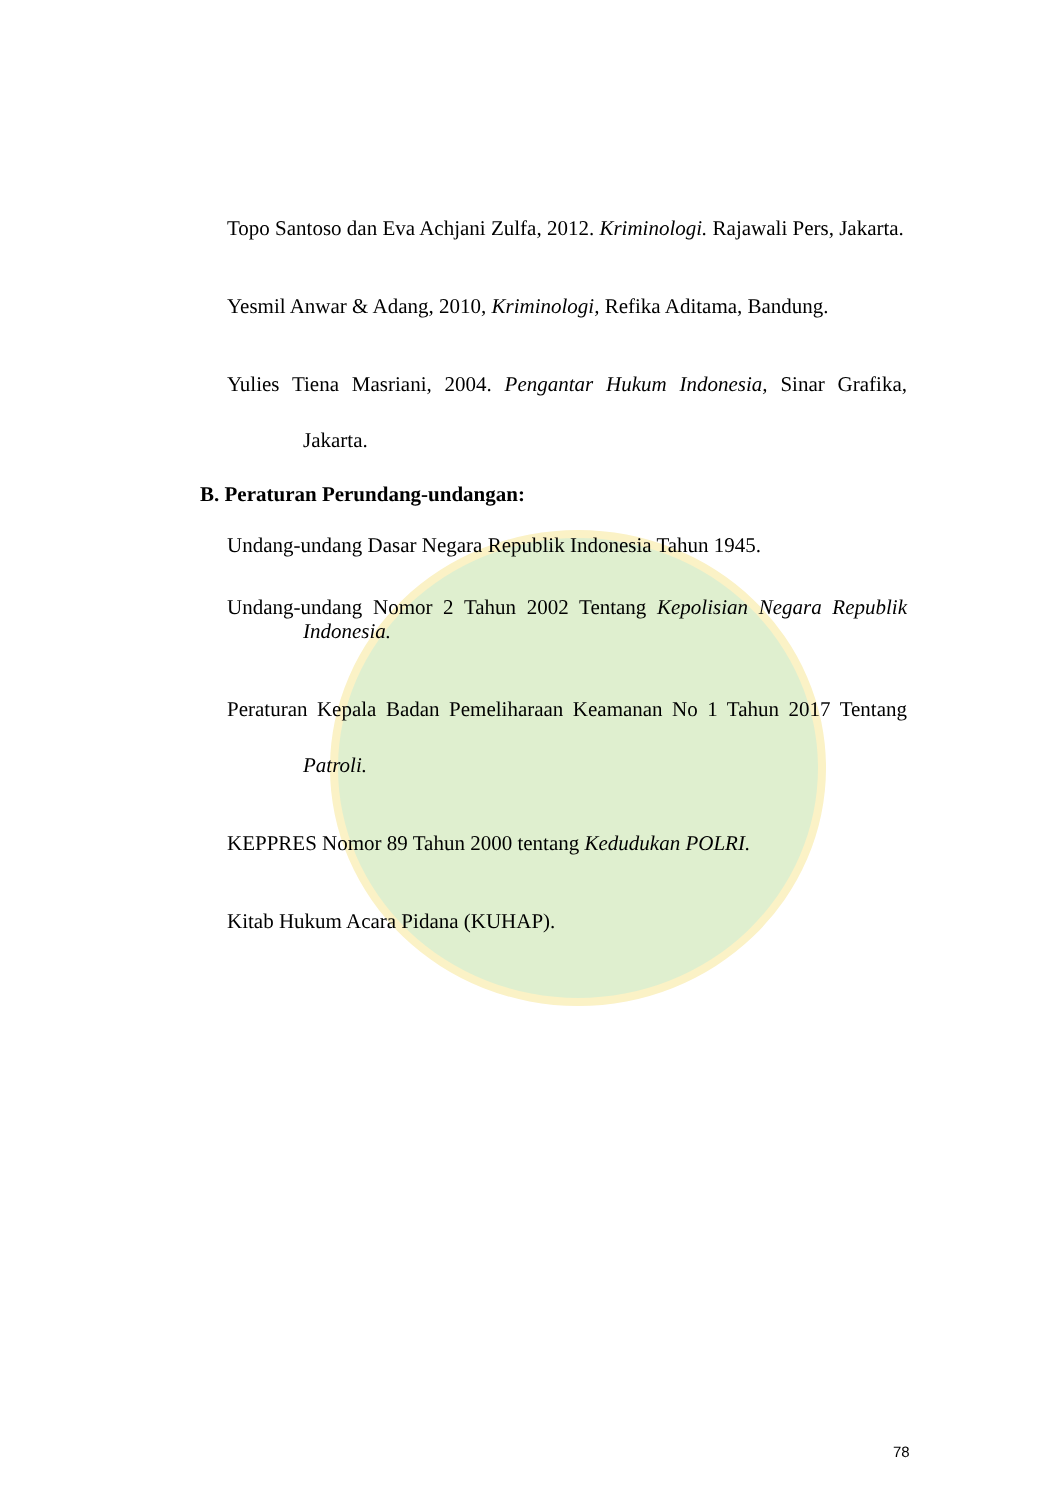Topo Santoso dan Eva Achjani Zulfa, 2012. Kriminologi. Rajawali Pers, Jakarta.
Yesmil Anwar & Adang, 2010, Kriminologi, Refika Aditama, Bandung.
Yulies Tiena Masriani, 2004. Pengantar Hukum Indonesia, Sinar Grafika, Jakarta.
B. Peraturan Perundang-undangan:
Undang-undang Dasar Negara Republik Indonesia Tahun 1945.
Undang-undang Nomor 2 Tahun 2002 Tentang Kepolisian Negara Republik Indonesia.
Peraturan Kepala Badan Pemeliharaan Keamanan No 1 Tahun 2017 Tentang Patroli.
KEPPRES Nomor 89 Tahun 2000 tentang Kedudukan POLRI.
Kitab Hukum Acara Pidana (KUHAP).
78